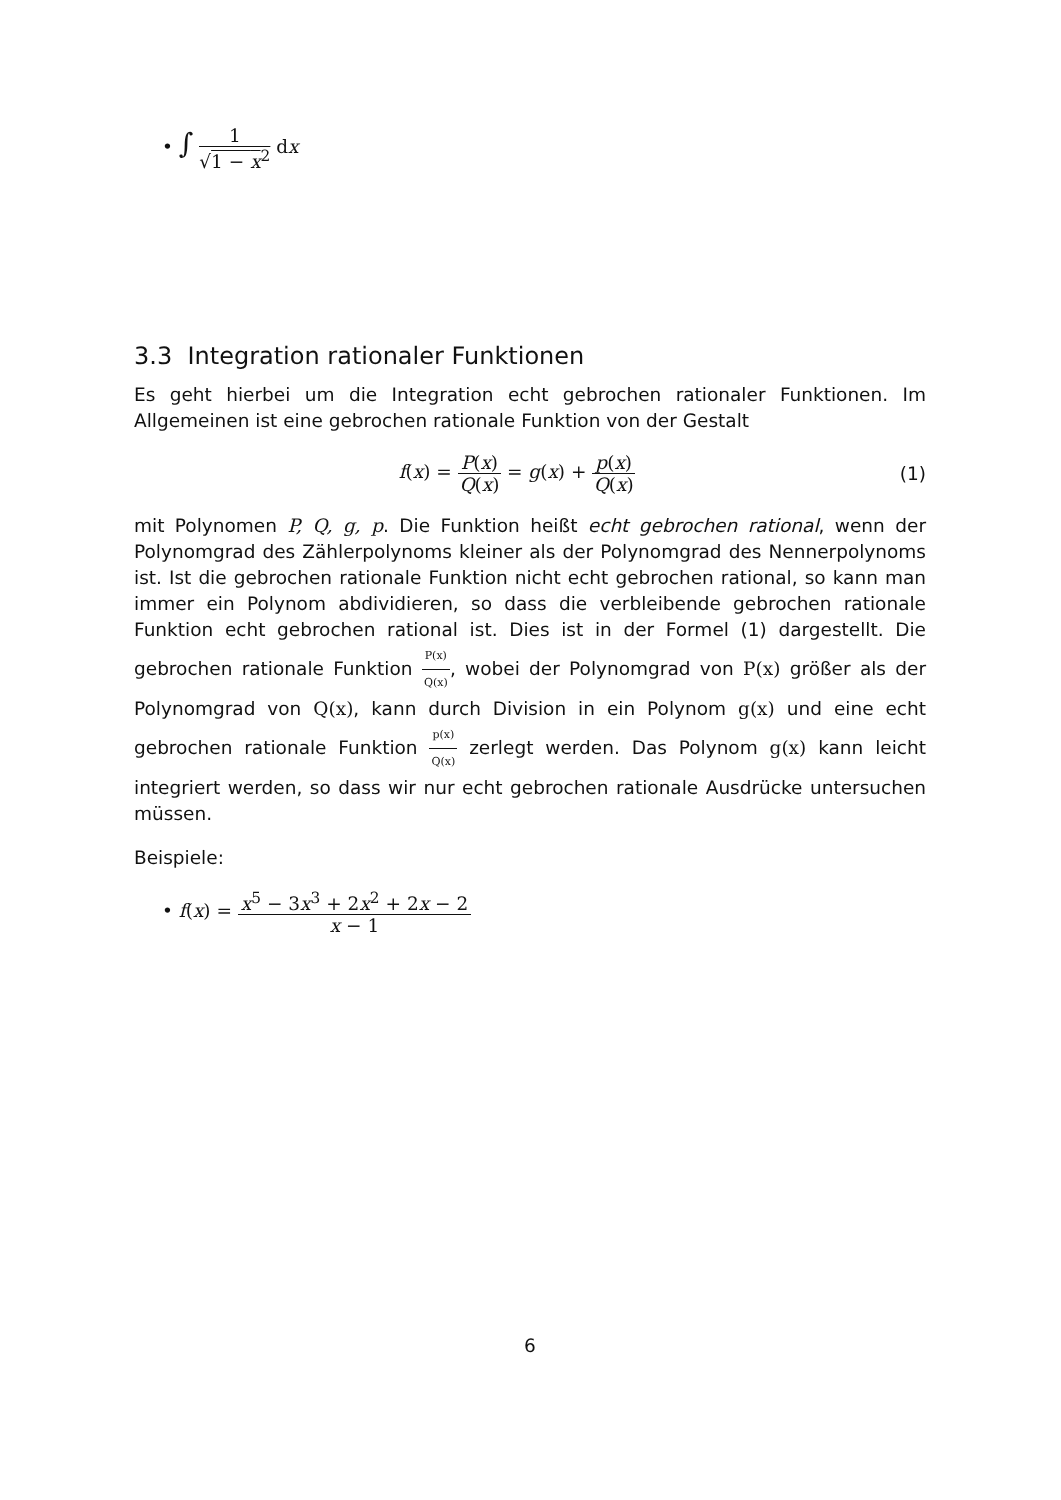• ∫ 1 √1 − x<sup>2</sup> dx
3.3 Integration rationaler Funktionen
Es geht hierbei um die Integration echt gebrochen rationaler Funktionen. Im Allgemeinen ist eine gebrochen rationale Funktion von der Gestalt
f(x) = P(x) Q(x) = g(x) + p(x) Q(x)
(1)
mit Polynomen P, Q, g, p. Die Funktion heißt echt gebrochen rational, wenn der Polynomgrad des Zählerpolynoms kleiner als der Polynomgrad des Nennerpolynoms ist. Ist die gebrochen rationale Funktion nicht echt gebrochen rational, so kann man immer ein Polynom abdividieren, so dass die verbleibende gebrochen rationale Funktion echt gebrochen rational ist. Dies ist in der Formel (1) dargestellt. Die gebrochen rationale Funktion P(x) Q(x), wobei der Polynomgrad von P(x) größer als der Polynomgrad von Q(x), kann durch Division in ein Polynom g(x) und eine echt gebrochen rationale Funktion p(x) Q(x) zerlegt werden. Das Polynom g(x) kann leicht integriert werden, so dass wir nur echt gebrochen rationale Ausdrücke untersuchen müssen.
Beispiele:
• f(x) = x<sup>5</sup> − 3x<sup>3</sup> + 2x<sup>2</sup> + 2x − 2 x − 1
6